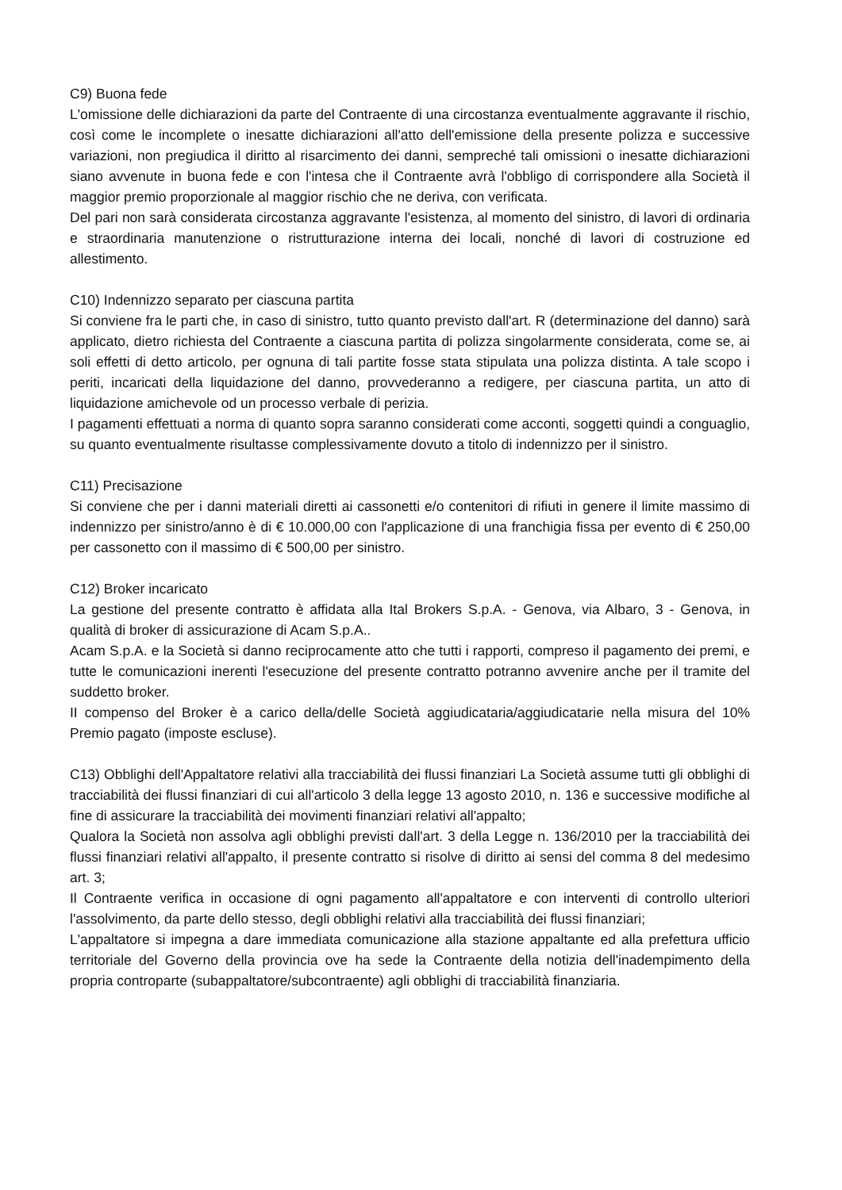C9) Buona fede
L'omissione delle dichiarazioni da parte del Contraente di una circostanza eventualmente aggravante il rischio, così come le incomplete o inesatte dichiarazioni all'atto dell'emissione della presente polizza e successive variazioni, non pregiudica il diritto al risarcimento dei danni, sempreché tali omissioni o inesatte dichiarazioni siano avvenute in buona fede e con l'intesa che il Contraente avrà l'obbligo di corrispondere alla Società il maggior premio proporzionale al maggior rischio che ne deriva, con verificata.
Del pari non sarà considerata circostanza aggravante l'esistenza, al momento del sinistro, di lavori di ordinaria e straordinaria manutenzione o ristrutturazione interna dei locali, nonché di lavori di costruzione ed allestimento.
C10) Indennizzo separato per ciascuna partita
Si conviene fra le parti che, in caso di sinistro, tutto quanto previsto dall'art. R (determinazione del danno) sarà applicato, dietro richiesta del Contraente a ciascuna partita di polizza singolarmente considerata, come se, ai soli effetti di detto articolo, per ognuna di tali partite fosse stata stipulata una polizza distinta. A tale scopo i periti, incaricati della liquidazione del danno, provvederanno a redigere, per ciascuna partita, un atto di liquidazione amichevole od un processo verbale di perizia.
I pagamenti effettuati a norma di quanto sopra saranno considerati come acconti, soggetti quindi a conguaglio, su quanto eventualmente risultasse complessivamente dovuto a titolo di indennizzo per il sinistro.
C11) Precisazione
Si conviene che per i danni materiali diretti ai cassonetti e/o contenitori di rifiuti in genere il limite massimo di indennizzo per sinistro/anno è di € 10.000,00 con l'applicazione di una franchigia fissa per evento di € 250,00 per cassonetto con il massimo di € 500,00 per sinistro.
C12) Broker incaricato
La gestione del presente contratto è affidata alla Ital Brokers S.p.A. - Genova, via Albaro, 3 - Genova, in qualità di broker di assicurazione di Acam S.p.A..
Acam S.p.A. e la Società si danno reciprocamente atto che tutti i rapporti, compreso il pagamento dei premi, e tutte le comunicazioni inerenti l'esecuzione del presente contratto potranno avvenire anche per il tramite del suddetto broker.
II compenso del Broker è a carico della/delle Società aggiudicataria/aggiudicatarie nella misura del 10% Premio pagato (imposte escluse).
C13) Obblighi dell'Appaltatore relativi alla tracciabilità dei flussi finanziari La Società assume tutti gli obblighi di tracciabilità dei flussi finanziari di cui all'articolo 3 della legge 13 agosto 2010, n. 136 e successive modifiche al fine di assicurare la tracciabilità dei movimenti finanziari relativi all'appalto;
Qualora la Società non assolva agli obblighi previsti dall'art. 3 della Legge n. 136/2010 per la tracciabilità dei flussi finanziari relativi all'appalto, il presente contratto si risolve di diritto ai sensi del comma 8 del medesimo art. 3;
Il Contraente verifica in occasione di ogni pagamento all'appaltatore e con interventi di controllo ulteriori l'assolvimento, da parte dello stesso, degli obblighi relativi alla tracciabilità dei flussi finanziari;
L'appaltatore si impegna a dare immediata comunicazione alla stazione appaltante ed alla prefettura ufficio territoriale del Governo della provincia ove ha sede la Contraente della notizia dell'inadempimento della propria controparte (subappaltatore/subcontraente) agli obblighi di tracciabilità finanziaria.